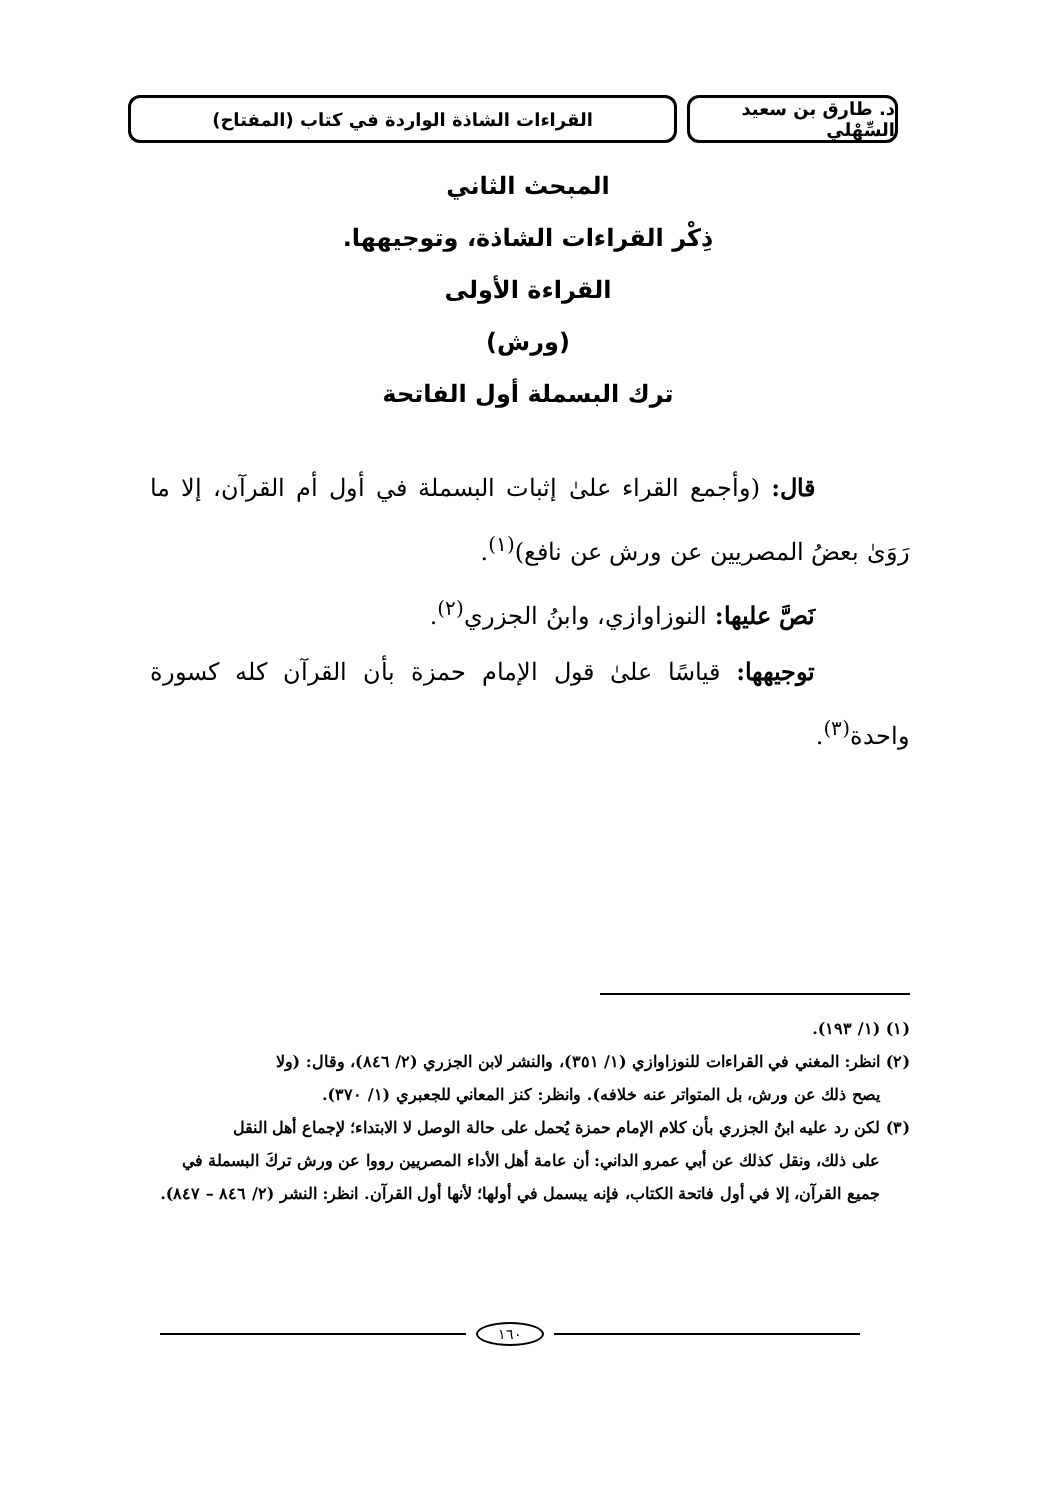د. طارق بن سعيد السِّهْلي
القراءات الشاذة الواردة في كتاب (المفتاح)
المبحث الثاني
ذِكْر القراءات الشاذة، وتوجيهها.
القراءة الأولى
(ورش)
ترك البسملة أول الفاتحة
قال: (وأجمع القراء علىٰ إثبات البسملة في أول أم القرآن، إلا ما رَوَىٰ بعضُ المصريين عن ورش عن نافع)<sup>(١)</sup>.
نَصَّ عليها: النوزاوازي، وابنُ الجزري<sup>(٢)</sup>.
توجيهها: قياسًا علىٰ قول الإمام حمزة بأن القرآن كله كسورة واحدة<sup>(٣)</sup>.
(١) (١/ ١٩٣).
(٢) انظر: المغني في القراءات للنوزاوازي (١/ ٣٥١)، والنشر لابن الجزري (٢/ ٨٤٦)، وقال: (ولا
يصح ذلك عن ورش، بل المتواتر عنه خلافه). وانظر: كنز المعاني للجعبري (١/ ٣٧٠).
(٣) لكن رد عليه ابنُ الجزري بأن كلام الإمام حمزة يُحمل على حالة الوصل لا الابتداء؛ لإجماع أهل النقل
على ذلك، ونقل كذلك عن أبي عمرو الداني: أن عامة أهل الأداء المصريين رووا عن ورش تركَ البسملة في جميع القرآن، إلا في أول فاتحة الكتاب، فإنه يبسمل في أولها؛ لأنها أول القرآن. انظر: النشر (٢/ ٨٤٦ – ٨٤٧).
١٦٠